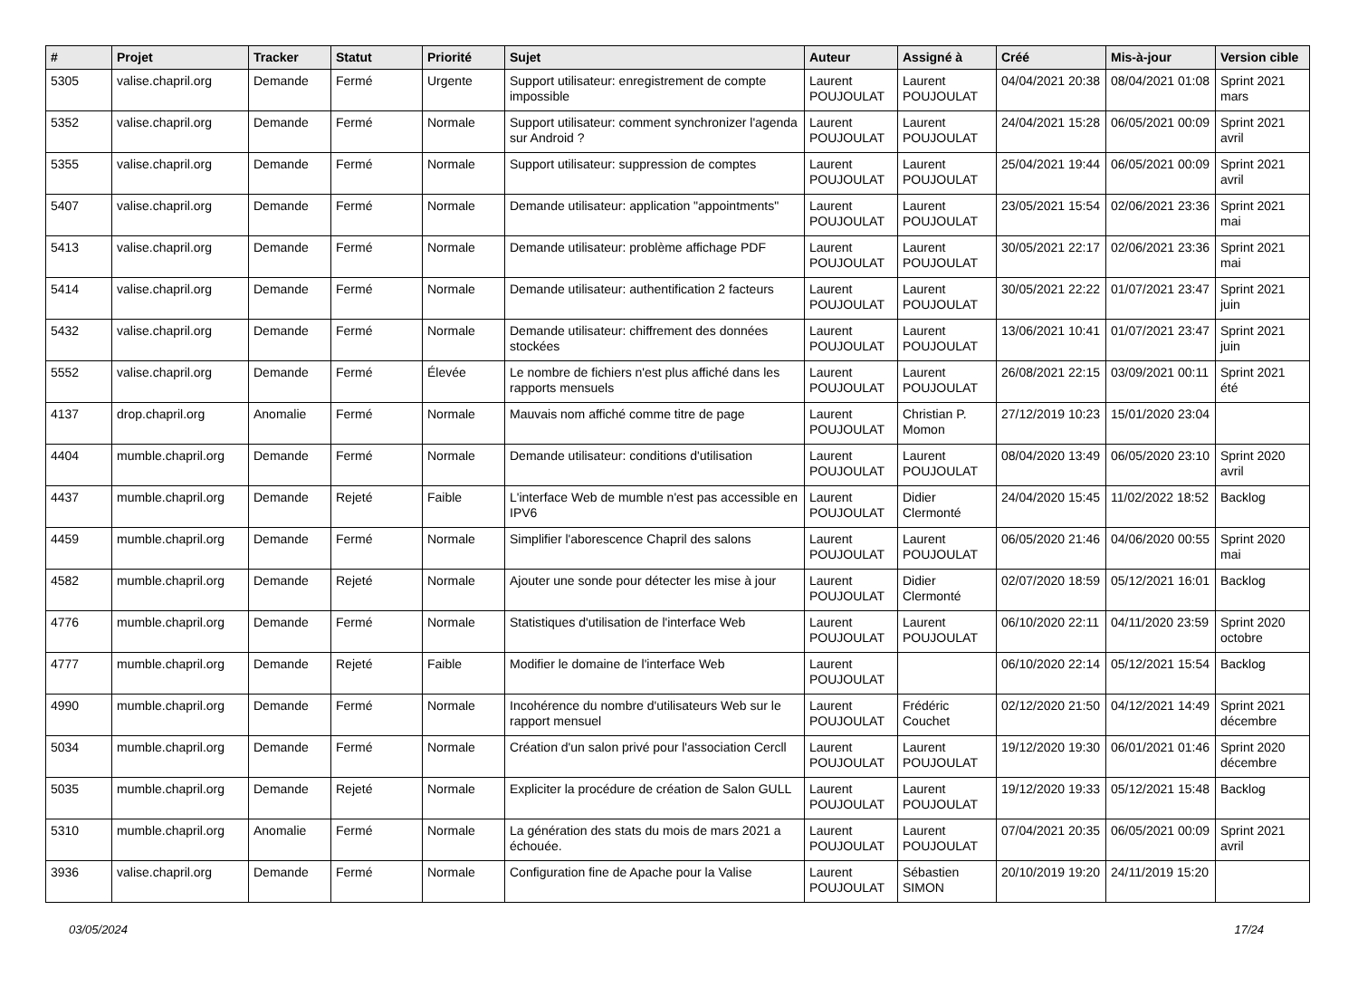| # | Projet | Tracker | Statut | Priorité | Sujet | Auteur | Assigné à | Créé | Mis-à-jour | Version cible |
| --- | --- | --- | --- | --- | --- | --- | --- | --- | --- | --- |
| 5305 | valise.chapril.org | Demande | Fermé | Urgente | Support utilisateur: enregistrement de compte impossible | Laurent POUJOULAT | Laurent POUJOULAT | 04/04/2021 20:38 | 08/04/2021 01:08 | Sprint 2021 mars |
| 5352 | valise.chapril.org | Demande | Fermé | Normale | Support utilisateur: comment synchronizer l'agenda sur Android ? | Laurent POUJOULAT | Laurent POUJOULAT | 24/04/2021 15:28 | 06/05/2021 00:09 | Sprint 2021 avril |
| 5355 | valise.chapril.org | Demande | Fermé | Normale | Support utilisateur: suppression de comptes | Laurent POUJOULAT | Laurent POUJOULAT | 25/04/2021 19:44 | 06/05/2021 00:09 | Sprint 2021 avril |
| 5407 | valise.chapril.org | Demande | Fermé | Normale | Demande utilisateur: application "appointments" | Laurent POUJOULAT | Laurent POUJOULAT | 23/05/2021 15:54 | 02/06/2021 23:36 | Sprint 2021 mai |
| 5413 | valise.chapril.org | Demande | Fermé | Normale | Demande utilisateur: problème affichage PDF | Laurent POUJOULAT | Laurent POUJOULAT | 30/05/2021 22:17 | 02/06/2021 23:36 | Sprint 2021 mai |
| 5414 | valise.chapril.org | Demande | Fermé | Normale | Demande utilisateur: authentification 2 facteurs | Laurent POUJOULAT | Laurent POUJOULAT | 30/05/2021 22:22 | 01/07/2021 23:47 | Sprint 2021 juin |
| 5432 | valise.chapril.org | Demande | Fermé | Normale | Demande utilisateur: chiffrement des données stockées | Laurent POUJOULAT | Laurent POUJOULAT | 13/06/2021 10:41 | 01/07/2021 23:47 | Sprint 2021 juin |
| 5552 | valise.chapril.org | Demande | Fermé | Élevée | Le nombre de fichiers n'est plus affiché dans les rapports mensuels | Laurent POUJOULAT | Laurent POUJOULAT | 26/08/2021 22:15 | 03/09/2021 00:11 | Sprint 2021 été |
| 4137 | drop.chapril.org | Anomalie | Fermé | Normale | Mauvais nom affiché comme titre de page | Laurent POUJOULAT | Christian P. Momon | 27/12/2019 10:23 | 15/01/2020 23:04 | |
| 4404 | mumble.chapril.org | Demande | Fermé | Normale | Demande utilisateur: conditions d'utilisation | Laurent POUJOULAT | Laurent POUJOULAT | 08/04/2020 13:49 | 06/05/2020 23:10 | Sprint 2020 avril |
| 4437 | mumble.chapril.org | Demande | Rejeté | Faible | L'interface Web de mumble n'est pas accessible en IPV6 | Laurent POUJOULAT | Didier Clermonté | 24/04/2020 15:45 | 11/02/2022 18:52 | Backlog |
| 4459 | mumble.chapril.org | Demande | Fermé | Normale | Simplifier l'aborescence Chapril des salons | Laurent POUJOULAT | Laurent POUJOULAT | 06/05/2020 21:46 | 04/06/2020 00:55 | Sprint 2020 mai |
| 4582 | mumble.chapril.org | Demande | Rejeté | Normale | Ajouter une sonde pour détecter les mise à jour | Laurent POUJOULAT | Didier Clermonté | 02/07/2020 18:59 | 05/12/2021 16:01 | Backlog |
| 4776 | mumble.chapril.org | Demande | Fermé | Normale | Statistiques d'utilisation de l'interface Web | Laurent POUJOULAT | Laurent POUJOULAT | 06/10/2020 22:11 | 04/11/2020 23:59 | Sprint 2020 octobre |
| 4777 | mumble.chapril.org | Demande | Rejeté | Faible | Modifier le domaine de l'interface Web | Laurent POUJOULAT | | 06/10/2020 22:14 | 05/12/2021 15:54 | Backlog |
| 4990 | mumble.chapril.org | Demande | Fermé | Normale | Incohérence du nombre d'utilisateurs Web sur le rapport mensuel | Laurent POUJOULAT | Frédéric Couchet | 02/12/2020 21:50 | 04/12/2021 14:49 | Sprint 2021 décembre |
| 5034 | mumble.chapril.org | Demande | Fermé | Normale | Création d'un salon privé pour l'association Cercll | Laurent POUJOULAT | Laurent POUJOULAT | 19/12/2020 19:30 | 06/01/2021 01:46 | Sprint 2020 décembre |
| 5035 | mumble.chapril.org | Demande | Rejeté | Normale | Expliciter la procédure de création de Salon GULL | Laurent POUJOULAT | Laurent POUJOULAT | 19/12/2020 19:33 | 05/12/2021 15:48 | Backlog |
| 5310 | mumble.chapril.org | Anomalie | Fermé | Normale | La génération des stats du mois de mars 2021 a échouée. | Laurent POUJOULAT | Laurent POUJOULAT | 07/04/2021 20:35 | 06/05/2021 00:09 | Sprint 2021 avril |
| 3936 | valise.chapril.org | Demande | Fermé | Normale | Configuration fine de Apache pour la Valise | Laurent POUJOULAT | Sébastien SIMON | 20/10/2019 19:20 | 24/11/2019 15:20 | |
03/05/2024 17/24